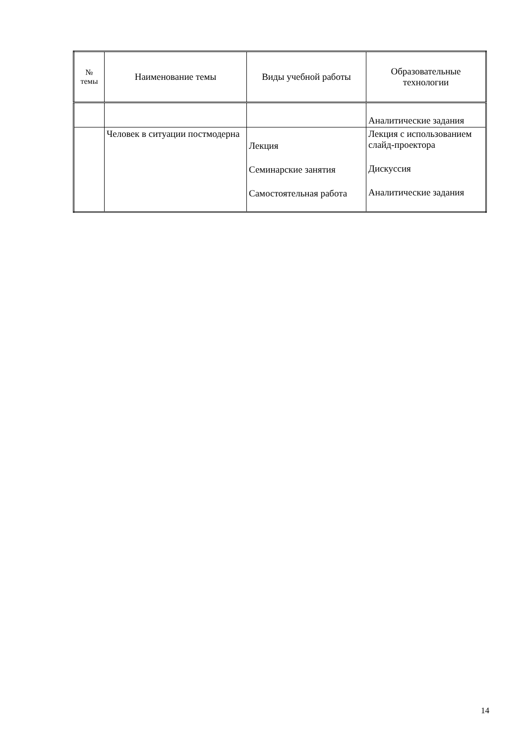| № темы | Наименование темы | Виды учебной работы | Образовательные технологии |
| --- | --- | --- | --- |
| | | | Аналитические задания |
| | Человек в ситуации постмодерна | Лекция Семинарские занятия Самостоятельная работа | Лекция с использованием слайд-проектора Дискуссия Аналитические задания |
14